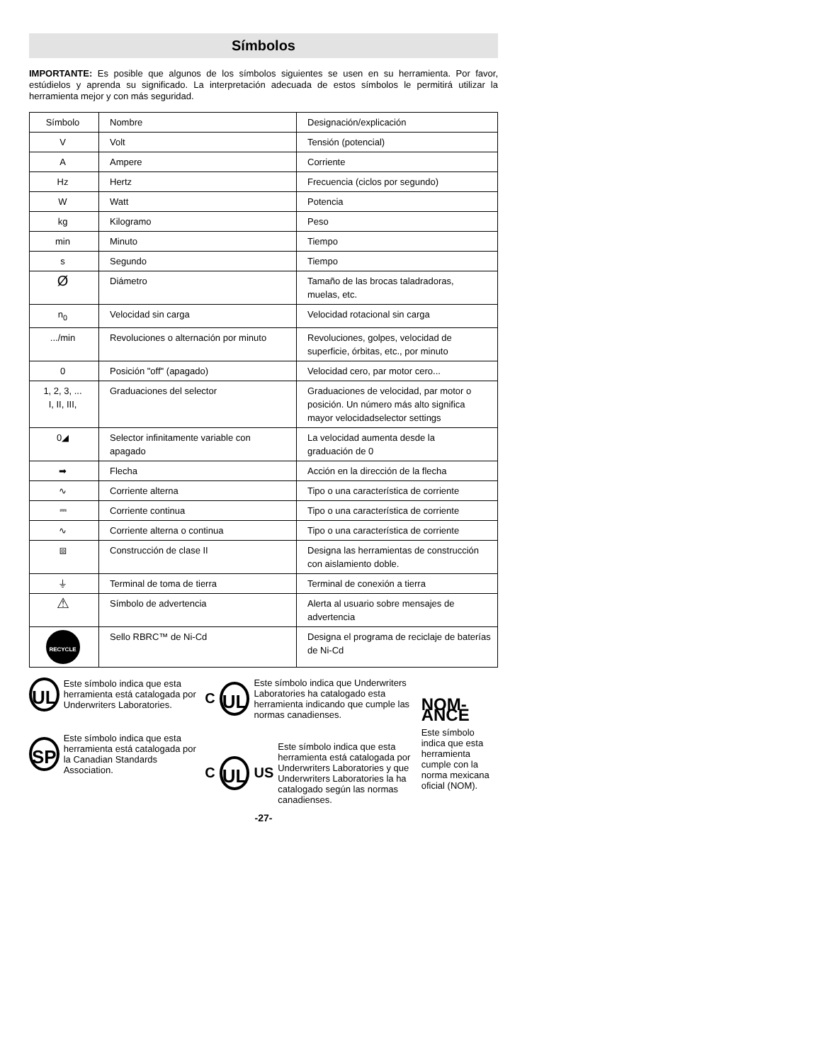Símbolos
IMPORTANTE: Es posible que algunos de los símbolos siguientes se usen en su herramienta. Por favor, estúdielos y aprenda su significado. La interpretación adecuada de estos símbolos le permitirá utilizar la herramienta mejor y con más seguridad.
| Símbolo | Nombre | Designación/explicación |
| V | Volt | Tensión (potencial) |
| A | Ampere | Corriente |
| Hz | Hertz | Frecuencia (ciclos por segundo) |
| W | Watt | Potencia |
| kg | Kilogramo | Peso |
| min | Minuto | Tiempo |
| s | Segundo | Tiempo |
| Ø | Diámetro | Tamaño de las brocas taladradoras, muelas, etc. |
| n<sub>0</sub> | Velocidad sin carga | Velocidad rotacional sin carga |
| .../min | Revoluciones o alternación por minuto | Revoluciones, golpes, velocidad de superficie, órbitas, etc., por minuto |
| 0 | Posición "off" (apagado) | Velocidad cero, par motor cero... |
| 1, 2, 3, ... I, II, III, | Graduaciones del selector | Graduaciones de velocidad, par motor o posición. Un número más alto significa mayor velocidadselector settings |
| 0◢ | Selector infinitamente variable con apagado | La velocidad aumenta desde la graduación de 0 |
| ➡ | Flecha | Acción en la dirección de la flecha |
| ∿ | Corriente alterna | Tipo o una característica de corriente |
| ⎓ | Corriente continua | Tipo o una característica de corriente |
| ∿ | Corriente alterna o continua | Tipo o una característica de corriente |
| ⧈ | Construcción de clase II | Designa las herramientas de construcción con aislamiento doble. |
| ⏚ | Terminal de toma de tierra | Terminal de conexión a tierra |
| ⚠ | Símbolo de advertencia | Alerta al usuario sobre mensajes de advertencia |
| RECYCLE | Sello RBRC™ de Ni-Cd | Designa el programa de reciclaje de baterías de Ni-Cd |
UL Este símbolo indica que esta herramienta está catalogada por Underwriters Laboratories.
SP Este símbolo indica que esta herramienta está catalogada por la Canadian Standards Association.
C UL Este símbolo indica que Underwriters Laboratories ha catalogado esta herramienta indicando que cumple las normas canadienses.
C UL US Este símbolo indica que esta herramienta está catalogada por Underwriters Laboratories y que Underwriters Laboratories la ha catalogado según las normas canadienses.
NOM-ANCE
Este símbolo indica que esta herramienta cumple con la norma mexicana oficial (NOM).
-27-